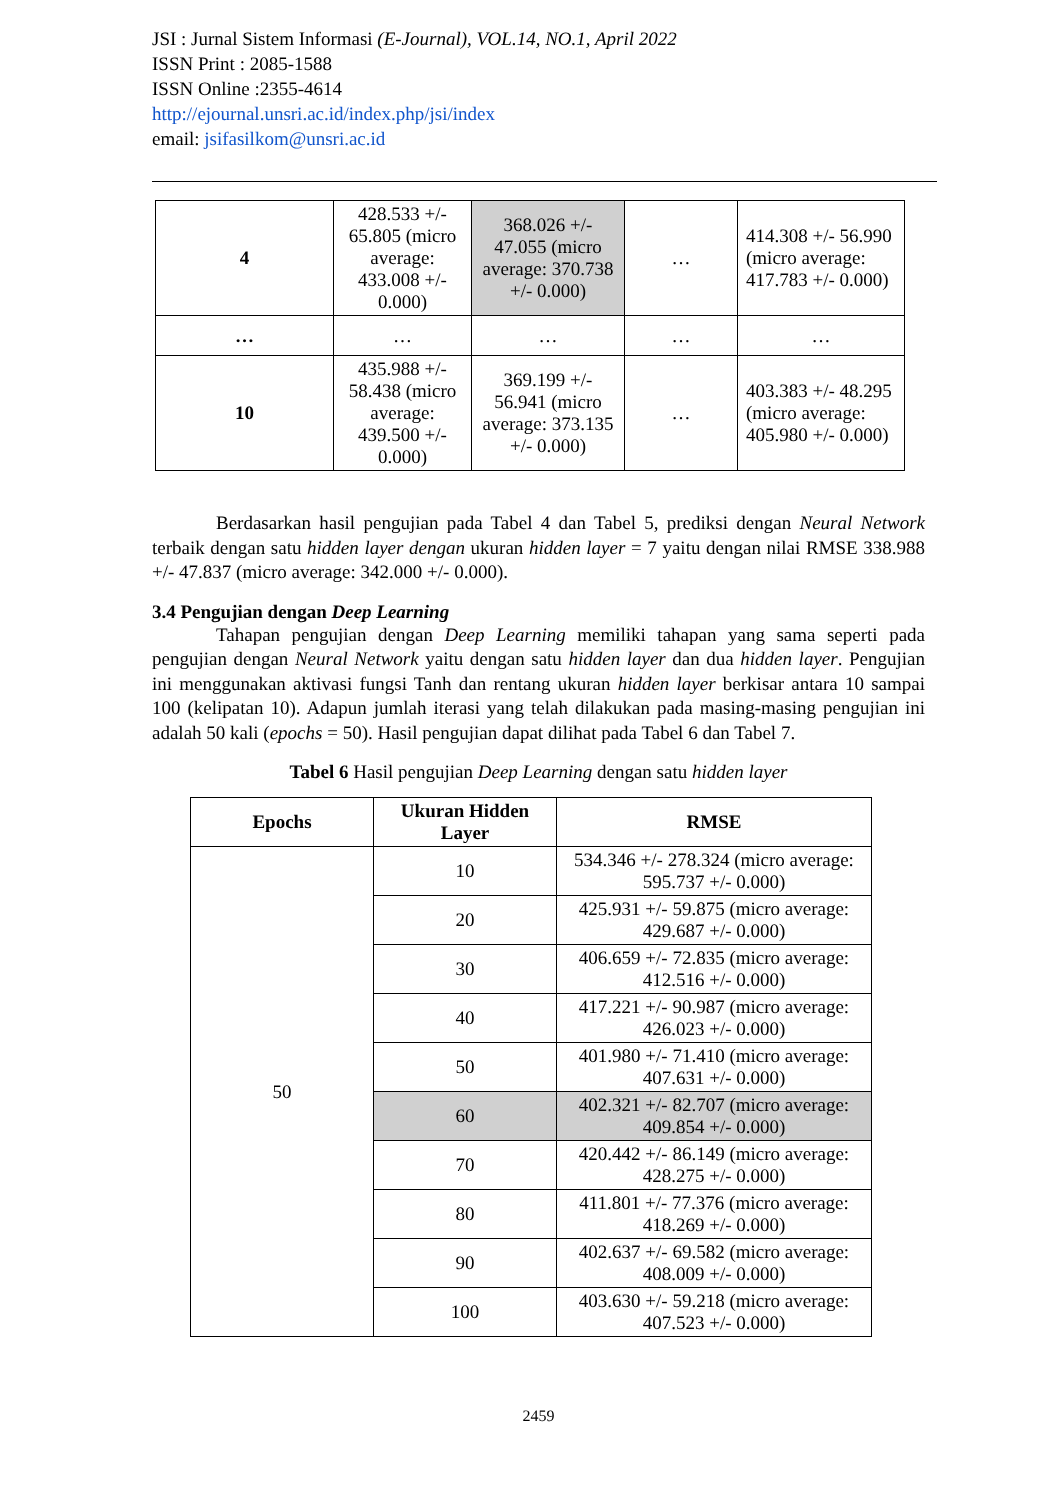JSI : Jurnal Sistem Informasi (E-Journal), VOL.14, NO.1, April 2022
ISSN Print : 2085-1588
ISSN Online :2355-4614
http://ejournal.unsri.ac.id/index.php/jsi/index
email: jsifasilkom@unsri.ac.id
| 4 | 428.533 +/- 65.805 (micro average: 433.008 +/- 0.000) | 368.026 +/- 47.055 (micro average: 370.738 +/- 0.000) | … | 414.308 +/- 56.990 (micro average: 417.783 +/- 0.000) |
| … | … | … | … | … |
| 10 | 435.988 +/- 58.438 (micro average: 439.500 +/- 0.000) | 369.199 +/- 56.941 (micro average: 373.135 +/- 0.000) | … | 403.383 +/- 48.295 (micro average: 405.980 +/- 0.000) |
Berdasarkan hasil pengujian pada Tabel 4 dan Tabel 5, prediksi dengan Neural Network terbaik dengan satu hidden layer dengan ukuran hidden layer = 7 yaitu dengan nilai RMSE 338.988 +/- 47.837 (micro average: 342.000 +/- 0.000).
3.4 Pengujian dengan Deep Learning
Tahapan pengujian dengan Deep Learning memiliki tahapan yang sama seperti pada pengujian dengan Neural Network yaitu dengan satu hidden layer dan dua hidden layer. Pengujian ini menggunakan aktivasi fungsi Tanh dan rentang ukuran hidden layer berkisar antara 10 sampai 100 (kelipatan 10). Adapun jumlah iterasi yang telah dilakukan pada masing-masing pengujian ini adalah 50 kali (epochs = 50). Hasil pengujian dapat dilihat pada Tabel 6 dan Tabel 7.
Tabel 6 Hasil pengujian Deep Learning dengan satu hidden layer
| Epochs | Ukuran Hidden Layer | RMSE |
| --- | --- | --- |
| 50 | 10 | 534.346 +/- 278.324 (micro average: 595.737 +/- 0.000) |
| | 20 | 425.931 +/- 59.875 (micro average: 429.687 +/- 0.000) |
| | 30 | 406.659 +/- 72.835 (micro average: 412.516 +/- 0.000) |
| | 40 | 417.221 +/- 90.987 (micro average: 426.023 +/- 0.000) |
| | 50 | 401.980 +/- 71.410 (micro average: 407.631 +/- 0.000) |
| | 60 | 402.321 +/- 82.707 (micro average: 409.854 +/- 0.000) |
| | 70 | 420.442 +/- 86.149 (micro average: 428.275 +/- 0.000) |
| | 80 | 411.801 +/- 77.376 (micro average: 418.269 +/- 0.000) |
| | 90 | 402.637 +/- 69.582 (micro average: 408.009 +/- 0.000) |
| | 100 | 403.630 +/- 59.218 (micro average: 407.523 +/- 0.000) |
2459